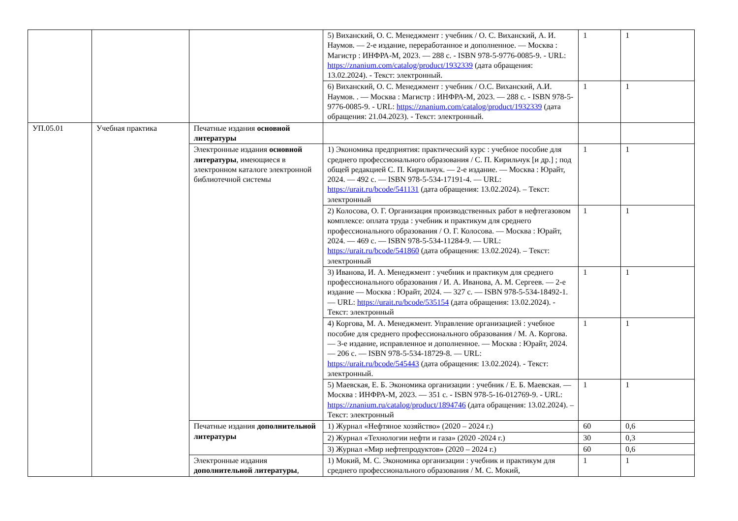| | | | 5) Виханский, О. С. Менеджмент : учебник / О. С. Виханский, А. И. Наумов. — 2-е издание, переработанное и дополненное. — Москва : Магистр : ИНФРА-М, 2023. — 288 с. - ISBN 978-5-9776-0085-9. - URL: https://znanium.com/catalog/product/1932339 (дата обращения: 13.02.2024). - Текст: электронный. | 1 | 1 |
| | | | 6) Виханский, О. С. Менеджмент : учебник / О.С. Виханский, А.И. Наумов. . — Москва : Магистр : ИНФРА-М, 2023. — 288 с. - ISBN 978-5-9776-0085-9. - URL: https://znanium.com/catalog/product/1932339 (дата обращения: 21.04.2023). - Текст: электронный. | 1 | 1 |
| УП.05.01 | Учебная практика | Печатные издания основной литературы | | | |
| | | Электронные издания основной литературы , имеющиеся в электронном каталоге электронной библиотечной системы | 1) Экономика предприятия: практический курс : учебное пособие для среднего профессионального образования / С. П. Кирильчук [и др.] ; под общей редакцией С. П. Кирильчук. — 2-е издание. — Москва : Юрайт, 2024. — 492 с. — ISBN 978-5-534-17191-4. — URL: https://urait.ru/bcode/541131 (дата обращения: 13.02.2024). – Текст: электронный | 1 | 1 |
| | | | 2) Колосова, О. Г. Организация производственных работ в нефтегазовом комплексе: оплата труда : учебник и практикум для среднего профессионального образования / О. Г. Колосова. — Москва : Юрайт, 2024. — 469 с. — ISBN 978-5-534-11284-9. — URL: https://urait.ru/bcode/541860 (дата обращения: 13.02.2024). – Текст: электронный | 1 | 1 |
| | | | 3) Иванова, И. А. Менеджмент : учебник и практикум для среднего профессионального образования / И. А. Иванова, А. М. Сергеев. — 2-е издание — Москва : Юрайт, 2024. — 327 с. — ISBN 978-5-534-18492-1. — URL: https://urait.ru/bcode/535154 (дата обращения: 13.02.2024). - Текст: электронный | 1 | 1 |
| | | | 4) Коргова, М. А. Менеджмент. Управление организацией : учебное пособие для среднего профессионального образования / М. А. Коргова. — 3-е издание, исправленное и дополненное. — Москва : Юрайт, 2024. — 206 с. — ISBN 978-5-534-18729-8. — URL: https://urait.ru/bcode/545443 (дата обращения: 13.02.2024). - Текст: электронный. | 1 | 1 |
| | | | 5) Маевская, Е. Б. Экономика организации : учебник / Е. Б. Маевская. — Москва : ИНФРА-М, 2023. — 351 с. - ISBN 978-5-16-012769-9. - URL: https://znanium.ru/catalog/product/1894746 (дата обращения: 13.02.2024). – Текст: электронный | 1 | 1 |
| | | Печатные издания дополнительной литературы | 1) Журнал «Нефтяное хозяйство» (2020 – 2024 г.) | 60 | 0,6 |
| | | | 2) Журнал «Технологии нефти и газа» (2020 -2024 г.) | 30 | 0,3 |
| | | | 3) Журнал «Мир нефтепродуктов» (2020 – 2024 г.) | 60 | 0,6 |
| | | Электронные издания дополнительной литературы , | 1) Мокий, М. С. Экономика организации : учебник и практикум для среднего профессионального образования / М. С. Мокий, | 1 | 1 |